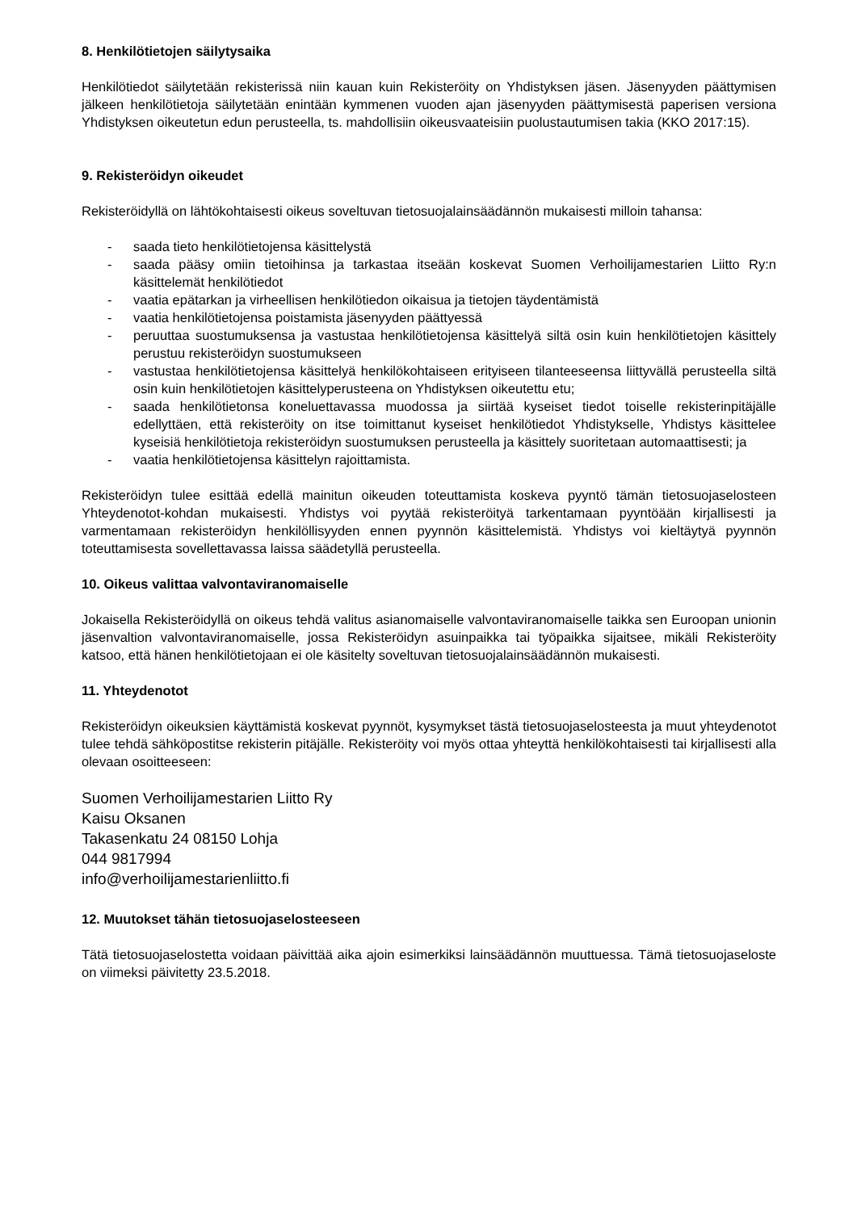8. Henkilötietojen säilytysaika
Henkilötiedot säilytetään rekisterissä niin kauan kuin Rekisteröity on Yhdistyksen jäsen. Jäsenyyden päättymisen jälkeen henkilötietoja säilytetään enintään kymmenen vuoden ajan jäsenyyden päättymisestä paperisen versiona Yhdistyksen oikeutetun edun perusteella, ts. mahdollisiin oikeusvaateisiin puolustautumisen takia (KKO 2017:15).
9. Rekisteröidyn oikeudet
Rekisteröidyllä on lähtökohtaisesti oikeus soveltuvan tietosuojalainsäädännön mukaisesti milloin tahansa:
- saada tieto henkilötietojensa käsittelystä
- saada pääsy omiin tietoihinsa ja tarkastaa itseään koskevat Suomen Verhoilijamestarien Liitto Ry:n käsittelemät henkilötiedot
- vaatia epätarkan ja virheellisen henkilötiedon oikaisua ja tietojen täydentämistä
- vaatia henkilötietojensa poistamista jäsenyyden päättyessä
- peruuttaa suostumuksensa ja vastustaa henkilötietojensa käsittelyä siltä osin kuin henkilötietojen käsittely perustuu rekisteröidyn suostumukseen
- vastustaa henkilötietojensa käsittelyä henkilökohtaiseen erityiseen tilanteeseensa liittyvällä perusteella siltä osin kuin henkilötietojen käsittelyperusteena on Yhdistyksen oikeutettu etu;
- saada henkilötietonsa koneluettavassa muodossa ja siirtää kyseiset tiedot toiselle rekisterinpitäjälle edellyttäen, että rekisteröity on itse toimittanut kyseiset henkilötiedot Yhdistykselle, Yhdistys käsittelee kyseisiä henkilötietoja rekisteröidyn suostumuksen perusteella ja käsittely suoritetaan automaattisesti; ja
- vaatia henkilötietojensa käsittelyn rajoittamista.
Rekisteröidyn tulee esittää edellä mainitun oikeuden toteuttamista koskeva pyyntö tämän tietosuojaselosteen Yhteydenotot-kohdan mukaisesti. Yhdistys voi pyytää rekisteröityä tarkentamaan pyyntöään kirjallisesti ja varmentamaan rekisteröidyn henkilöllisyyden ennen pyynnön käsittelemistä. Yhdistys voi kieltäytyä pyynnön toteuttamisesta sovellettavassa laissa säädetyllä perusteella.
10. Oikeus valittaa valvontaviranomaiselle
Jokaisella Rekisteröidyllä on oikeus tehdä valitus asianomaiselle valvontaviranomaiselle taikka sen Euroopan unionin jäsenvaltion valvontaviranomaiselle, jossa Rekisteröidyn asuinpaikka tai työpaikka sijaitsee, mikäli Rekisteröity katsoo, että hänen henkilötietojaan ei ole käsitelty soveltuvan tietosuojalainsäädännön mukaisesti.
11. Yhteydenotot
Rekisteröidyn oikeuksien käyttämistä koskevat pyynnöt, kysymykset tästä tietosuojaselosteesta ja muut yhteydenotot tulee tehdä sähköpostitse rekisterin pitäjälle. Rekisteröity voi myös ottaa yhteyttä henkilökohtaisesti tai kirjallisesti alla olevaan osoitteeseen:
Suomen Verhoilijamestarien Liitto Ry
Kaisu Oksanen
Takasenkatu 24 08150 Lohja
044 9817994
info@verhoilijamestarienliitto.fi
12. Muutokset tähän tietosuojaselosteeseen
Tätä tietosuojaselostetta voidaan päivittää aika ajoin esimerkiksi lainsäädännön muuttuessa. Tämä tietosuojaseloste on viimeksi päivitetty 23.5.2018.